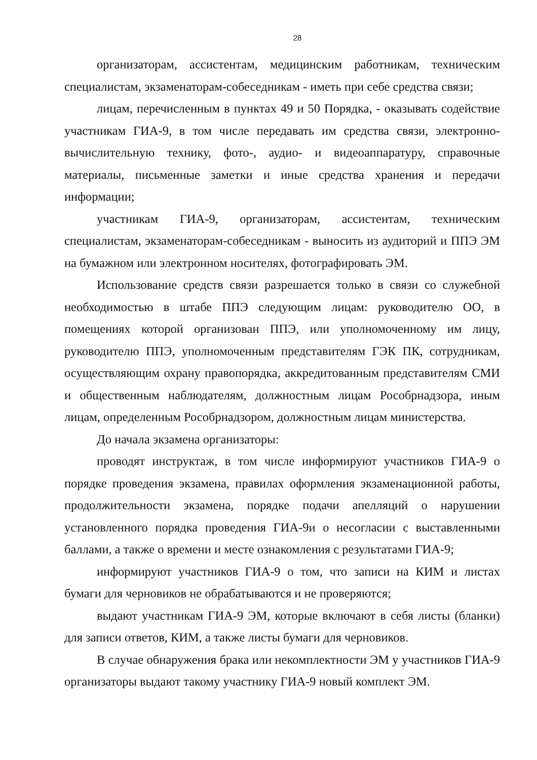28
организаторам, ассистентам, медицинским работникам, техническим специалистам, экзаменаторам-собеседникам - иметь при себе средства связи;
лицам, перечисленным в пунктах 49 и 50 Порядка, - оказывать содействие участникам ГИА-9, в том числе передавать им средства связи, электронно-вычислительную технику, фото-, аудио- и видеоаппаратуру, справочные материалы, письменные заметки и иные средства хранения и передачи информации;
участникам ГИА-9, организаторам, ассистентам, техническим специалистам, экзаменаторам-собеседникам - выносить из аудиторий и ППЭ ЭМ на бумажном или электронном носителях, фотографировать ЭМ.
Использование средств связи разрешается только в связи со служебной необходимостью в штабе ППЭ следующим лицам: руководителю ОО, в помещениях которой организован ППЭ, или уполномоченному им лицу, руководителю ППЭ, уполномоченным представителям ГЭК ПК, сотрудникам, осуществляющим охрану правопорядка, аккредитованным представителям СМИ и общественным наблюдателям, должностным лицам Рособрнадзора, иным лицам, определенным Рособрнадзором, должностным лицам министерства.
До начала экзамена организаторы:
проводят инструктаж, в том числе информируют участников ГИА-9 о порядке проведения экзамена, правилах оформления экзаменационной работы, продолжительности экзамена, порядке подачи апелляций о нарушении установленного порядка проведения ГИА-9и о несогласии с выставленными баллами, а также о времени и месте ознакомления с результатами ГИА-9;
информируют участников ГИА-9 о том, что записи на КИМ и листах бумаги для черновиков не обрабатываются и не проверяются;
выдают участникам ГИА-9 ЭМ, которые включают в себя листы (бланки) для записи ответов, КИМ, а также листы бумаги для черновиков.
В случае обнаружения брака или некомплектности ЭМ у участников ГИА-9 организаторы выдают такому участнику ГИА-9 новый комплект ЭМ.